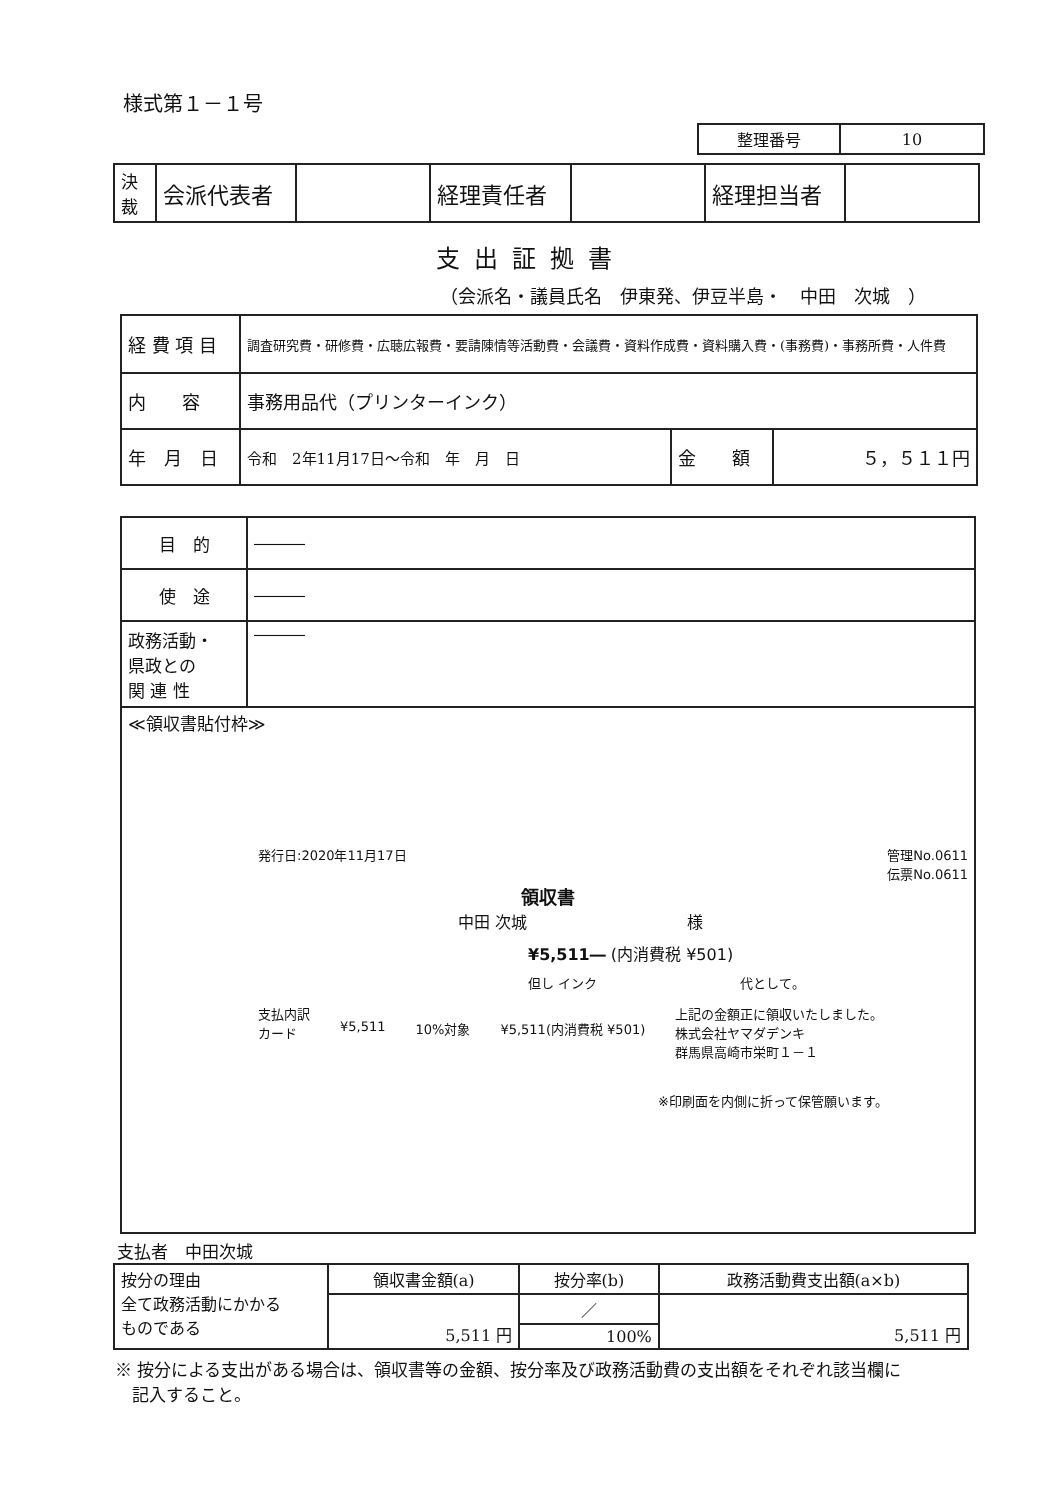様式第１－１号
| 整理番号 | 10 |
| 決 裁 | 会派代表者 | | 経理責任者 | | 経理担当者 | |
支出証拠書
（会派名・議員氏名　伊東発、伊豆半島・　中田　次城　）
| 経 費 項 目 | 調査研究費・研修費・広聴広報費・要請陳情等活動費・会議費・資料作成費・資料購入費・(事務費)・事務所費・人件費 | | |
| 内 容 | 事務用品代（プリンターインク） | | |
| 年 月 日 | 令和 2年11月17日～令和 年 月 日 | 金 額 | ５，５１１円 |
| 目 的 | ――― |
| 使 途 | ――― |
| 政務活動・ 県政との 関 連 性 | ――― |
| ≪領収書貼付枠≫ 発行日:2020年11月17日 管理No.0611 伝票No.0611 領収書 中田 次城 様 ¥5,511― (内消費税 ¥501) 但し インク 代として。 支払内訳 カード ¥5,511 10%対象 ¥5,511(内消費税 ¥501) 上記の金額正に領収いたしました。 株式会社ヤマダデンキ 群馬県高崎市栄町１－１ ※印刷面を内側に折って保管願います。 | |
支払者　中田次城
| 按分の理由 全て政務活動にかかる ものである | 領収書金額(a) | 按分率(b) | 政務活動費支出額(a×b) |
| | 5,511 円 | ／ | 5,511 円 |
| | | 100% | |
※ 按分による支出がある場合は、領収書等の金額、按分率及び政務活動費の支出額をそれぞれ該当欄に
　記入すること。